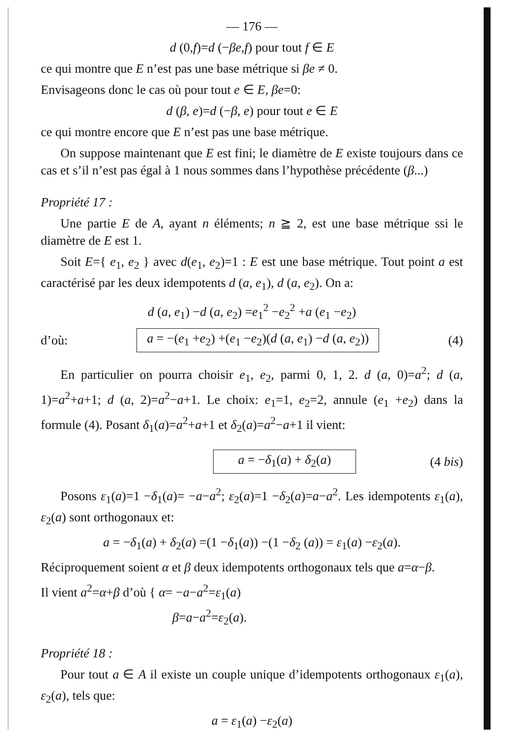— 176 —
d (0,f)=d (−βe,f) pour tout f ∈ E
ce qui montre que E n’est pas une base métrique si βe ≠ 0.
Envisageons donc le cas où pour tout e ∈ E, βe=0:
d (β, e)=d (−β, e) pour tout e ∈ E
ce qui montre encore que E n’est pas une base métrique.
On suppose maintenant que E est fini; le diamètre de E existe toujours dans ce cas et s’il n’est pas égal à 1 nous sommes dans l’hypothèse précédente (β...)
Propriété 17 :
Une partie E de A, ayant n éléments; n ≧ 2, est une base métrique ssi le diamètre de E est 1.
Soit E={ e<sub>1</sub>, e<sub>2</sub> } avec d(e<sub>1</sub>, e<sub>2</sub>)=1 : E est une base métrique. Tout point a est caractérisé par les deux idempotents d (a, e<sub>1</sub>), d (a, e<sub>2</sub>). On a:
d (a, e<sub>1</sub>) −d (a, e<sub>2</sub>) =e<sub>1</sub><sup>2</sup> −e<sub>2</sub><sup>2</sup> +a (e<sub>1</sub> −e<sub>2</sub>)
d’où: a = −(e<sub>1</sub> +e<sub>2</sub>) +(e<sub>1</sub> −e<sub>2</sub>)(d (a, e<sub>1</sub>) −d (a, e<sub>2</sub>)) (4)
En particulier on pourra choisir e<sub>1</sub>, e<sub>2</sub>, parmi 0, 1, 2. d (a, 0)=a<sup>2</sup>; d (a, 1)=a<sup>2</sup>+a+1; d (a, 2)=a<sup>2</sup>−a+1. Le choix: e<sub>1</sub>=1, e<sub>2</sub>=2, annule (e<sub>1</sub> +e<sub>2</sub>) dans la formule (4). Posant δ<sub>1</sub>(a)=a<sup>2</sup>+a+1 et δ<sub>2</sub>(a)=a<sup>2</sup>−a+1 il vient:
a = −δ<sub>1</sub>(a) + δ<sub>2</sub>(a) (4 bis)
Posons ε<sub>1</sub>(a)=1 −δ<sub>1</sub>(a)= −a−a<sup>2</sup>; ε<sub>2</sub>(a)=1 −δ<sub>2</sub>(a)=a−a<sup>2</sup>. Les idempotents ε<sub>1</sub>(a), ε<sub>2</sub>(a) sont orthogonaux et:
a = −δ<sub>1</sub>(a) + δ<sub>2</sub>(a) =(1 −δ<sub>1</sub>(a)) −(1 −δ<sub>2</sub> (a)) = ε<sub>1</sub>(a) −ε<sub>2</sub>(a).
Réciproquement soient α et β deux idempotents orthogonaux tels que a=α−β.
Il vient a<sup>2</sup>=α+β d’où { α= −a−a<sup>2</sup>=ε<sub>1</sub>(a)
β=a−a<sup>2</sup>=ε<sub>2</sub>(a).
Propriété 18 :
Pour tout a ∈ A il existe un couple unique d’idempotents orthogonaux ε<sub>1</sub>(a), ε<sub>2</sub>(a), tels que:
a = ε<sub>1</sub>(a) −ε<sub>2</sub>(a)